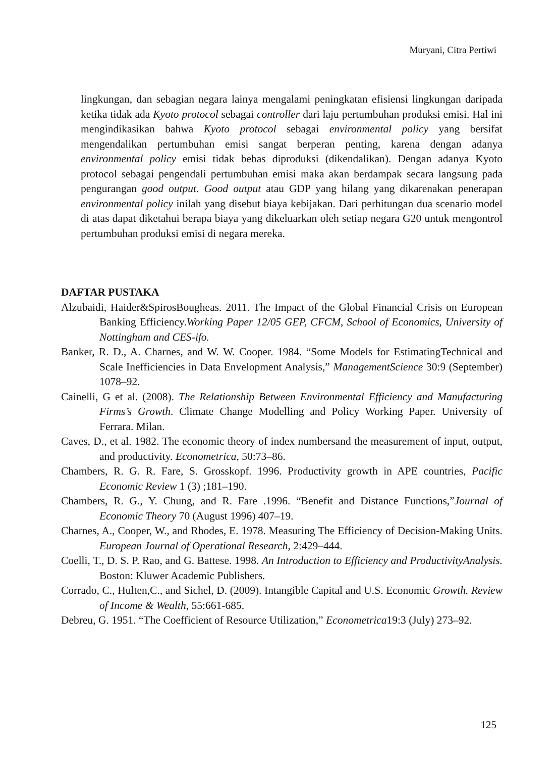Muryani, Citra Pertiwi
lingkungan, dan sebagian negara lainya mengalami peningkatan efisiensi lingkungan daripada ketika tidak ada Kyoto protocol sebagai controller dari laju pertumbuhan produksi emisi. Hal ini mengindikasikan bahwa Kyoto protocol sebagai environmental policy yang bersifat mengendalikan pertumbuhan emisi sangat berperan penting, karena dengan adanya environmental policy emisi tidak bebas diproduksi (dikendalikan). Dengan adanya Kyoto protocol sebagai pengendali pertumbuhan emisi maka akan berdampak secara langsung pada pengurangan good output. Good output atau GDP yang hilang yang dikarenakan penerapan environmental policy inilah yang disebut biaya kebijakan. Dari perhitungan dua scenario model di atas dapat diketahui berapa biaya yang dikeluarkan oleh setiap negara G20 untuk mengontrol pertumbuhan produksi emisi di negara mereka.
DAFTAR PUSTAKA
Alzubaidi, Haider&SpirosBougheas. 2011. The Impact of the Global Financial Crisis on European Banking Efficiency.Working Paper 12/05 GEP, CFCM, School of Economics, University of Nottingham and CES-ifo.
Banker, R. D., A. Charnes, and W. W. Cooper. 1984. “Some Models for EstimatingTechnical and Scale Inefficiencies in Data Envelopment Analysis,” ManagementScience 30:9 (September) 1078–92.
Cainelli, G et al. (2008). The Relationship Between Environmental Efficiency and Manufacturing Firms’s Growth. Climate Change Modelling and Policy Working Paper. University of Ferrara. Milan.
Caves, D., et al. 1982. The economic theory of index numbersand the measurement of input, output, and productivity. Econometrica, 50:73–86.
Chambers, R. G. R. Fare, S. Grosskopf. 1996. Productivity growth in APE countries, Pacific Economic Review 1 (3) ;181–190.
Chambers, R. G., Y. Chung, and R. Fare .1996. “Benefit and Distance Functions,”Journal of Economic Theory 70 (August 1996) 407–19.
Charnes, A., Cooper, W., and Rhodes, E. 1978. Measuring The Efficiency of Decision-Making Units. European Journal of Operational Research, 2:429–444.
Coelli, T., D. S. P. Rao, and G. Battese. 1998. An Introduction to Efficiency and ProductivityAnalysis. Boston: Kluwer Academic Publishers.
Corrado, C., Hulten,C., and Sichel, D. (2009). Intangible Capital and U.S. Economic Growth. Review of Income & Wealth, 55:661-685.
Debreu, G. 1951. “The Coefficient of Resource Utilization,” Econometrica19:3 (July) 273–92.
125